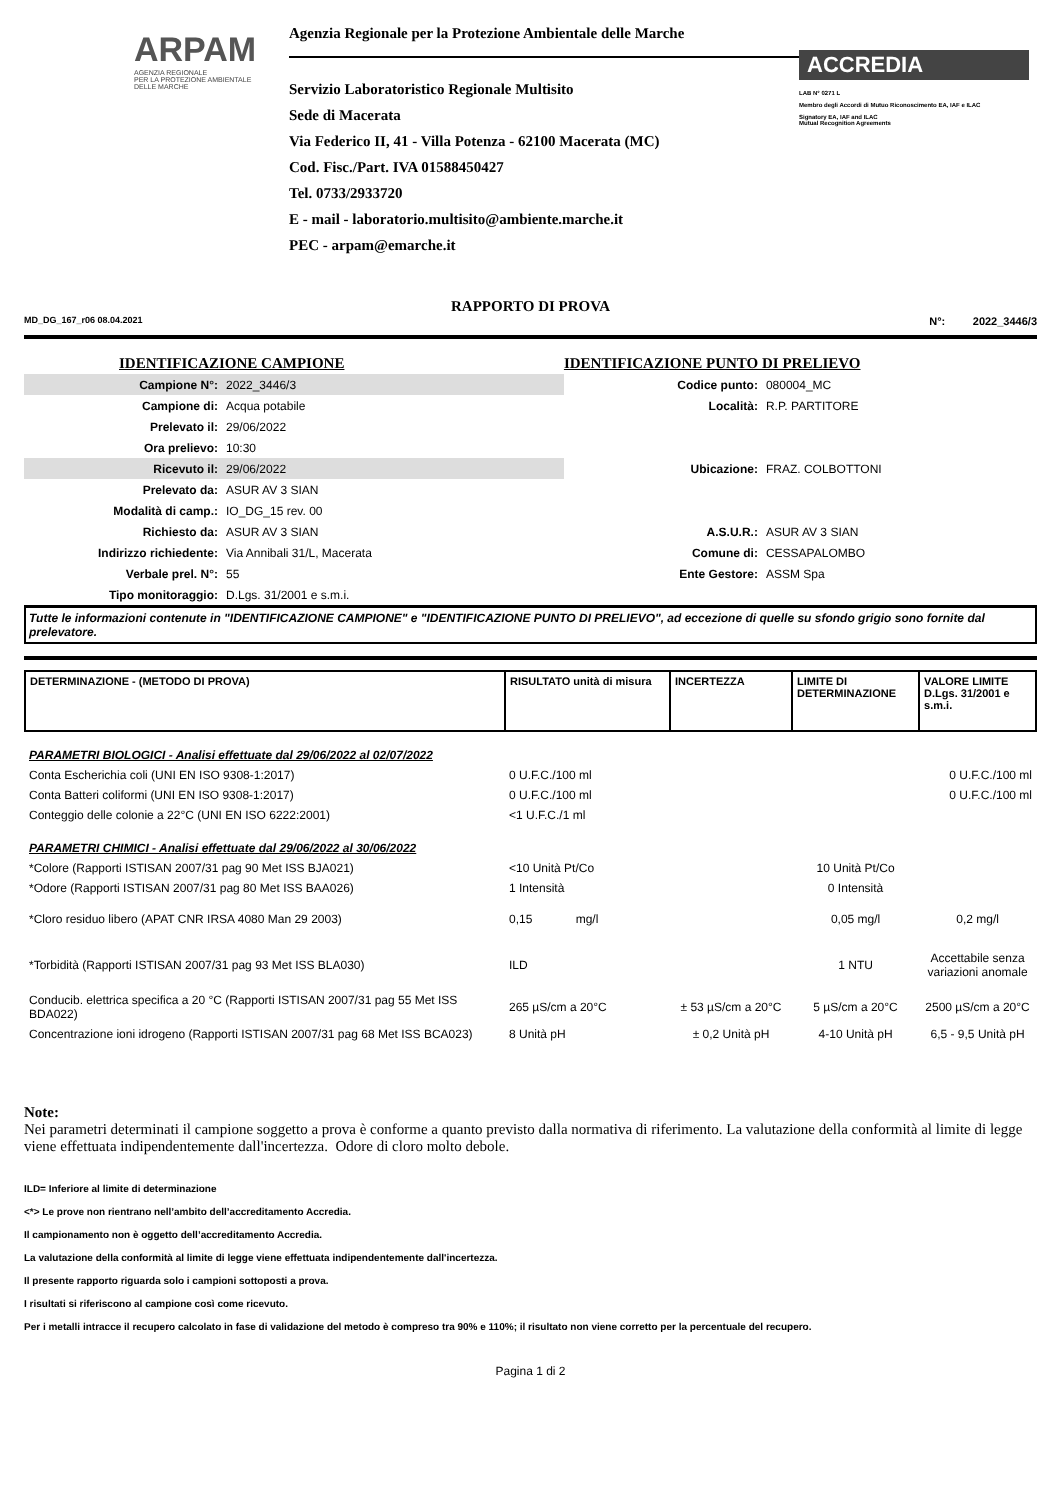ARPAM
AGENZIA REGIONALE
PER LA PROTEZIONE AMBIENTALE
DELLE MARCHE
Agenzia Regionale per la Protezione Ambientale delle Marche
Servizio Laboratoristico Regionale Multisito
Sede di Macerata
Via Federico II, 41 - Villa Potenza - 62100 Macerata (MC)
Cod. Fisc./Part. IVA 01588450427
Tel. 0733/2933720
E - mail - laboratorio.multisito@ambiente.marche.it
PEC - arpam@emarche.it
ACCREDIA
LAB N° 0271 L
Membro degli Accordi di Mutuo Riconoscimento EA, IAF e ILAC
Signatory EA, IAF and ILAC
Mutual Recognition Agreements
RAPPORTO DI PROVA
MD_DG_167_r06 08.04.2021 N°: 2022_3446/3
| IDENTIFICAZIONE CAMPIONE | | IDENTIFICAZIONE PUNTO DI PRELIEVO | |
| Campione N°: | 2022_3446/3 | Codice punto: | 080004_MC |
| Campione di: | Acqua potabile | Località: | R.P. PARTITORE |
| Prelevato il: | 29/06/2022 | | |
| Ora prelievo: | 10:30 | | |
| Ricevuto il: | 29/06/2022 | Ubicazione: | FRAZ. COLBOTTONI |
| Prelevato da: | ASUR AV 3 SIAN | | |
| Modalità di camp.: | IO_DG_15 rev. 00 | | |
| Richiesto da: | ASUR AV 3 SIAN | A.S.U.R.: | ASUR AV 3 SIAN |
| Indirizzo richiedente: | Via Annibali 31/L, Macerata | Comune di: | CESSAPALOMBO |
| Verbale prel. N°: | 55 | Ente Gestore: | ASSM Spa |
| Tipo monitoraggio: | D.Lgs. 31/2001 e s.m.i. | | |
Tutte le informazioni contenute in "IDENTIFICAZIONE CAMPIONE" e "IDENTIFICAZIONE PUNTO DI PRELIEVO", ad eccezione di quelle su sfondo grigio sono fornite dal prelevatore.
| DETERMINAZIONE - (METODO DI PROVA) | RISULTATO unità di misura | INCERTEZZA | LIMITE DI DETERMINAZIONE | VALORE LIMITE D.Lgs. 31/2001 e s.m.i. |
| PARAMETRI BIOLOGICI - Analisi effettuate dal 29/06/2022 al 02/07/2022 | | | | |
| Conta Escherichia coli (UNI EN ISO 9308-1:2017) | 0 U.F.C./100 ml | | | 0 U.F.C./100 ml |
| Conta Batteri coliformi (UNI EN ISO 9308-1:2017) | 0 U.F.C./100 ml | | | 0 U.F.C./100 ml |
| Conteggio delle colonie a 22°C (UNI EN ISO 6222:2001) | <1 U.F.C./1 ml | | | |
| PARAMETRI CHIMICI - Analisi effettuate dal 29/06/2022 al 30/06/2022 | | | | |
| *Colore (Rapporti ISTISAN 2007/31 pag 90 Met ISS BJA021) | <10 Unità Pt/Co | | 10 Unità Pt/Co | |
| *Odore (Rapporti ISTISAN 2007/31 pag 80 Met ISS BAA026) | 1 Intensità | | 0 Intensità | |
| *Cloro residuo libero (APAT CNR IRSA 4080 Man 29 2003) | 0,15 mg/l | | 0,05 mg/l | 0,2 mg/l |
| *Torbidità (Rapporti ISTISAN 2007/31 pag 93 Met ISS BLA030) | ILD | | 1 NTU | Accettabile senza variazioni anomale |
| Conducib. elettrica specifica a 20 °C (Rapporti ISTISAN 2007/31 pag 55 Met ISS BDA022) | 265 µS/cm a 20°C | ± 53 µS/cm a 20°C | 5 µS/cm a 20°C | 2500 µS/cm a 20°C |
| Concentrazione ioni idrogeno (Rapporti ISTISAN 2007/31 pag 68 Met ISS BCA023) | 8 Unità pH | ± 0,2 Unità pH | 4-10 Unità pH | 6,5 - 9,5 Unità pH |
Note:
Nei parametri determinati il campione soggetto a prova è conforme a quanto previsto dalla normativa di riferimento. La valutazione della conformità al limite di legge viene effettuata indipendentemente dall'incertezza. Odore di cloro molto debole.
ILD= Inferiore al limite di determinazione
<*> Le prove non rientrano nell’ambito dell’accreditamento Accredia.
Il campionamento non è oggetto dell’accreditamento Accredia.
La valutazione della conformità al limite di legge viene effettuata indipendentemente dall'incertezza.
Il presente rapporto riguarda solo i campioni sottoposti a prova.
I risultati si riferiscono al campione così come ricevuto.
Per i metalli intracce il recupero calcolato in fase di validazione del metodo è compreso tra 90% e 110%; il risultato non viene corretto per la percentuale del recupero.
Pagina 1 di 2